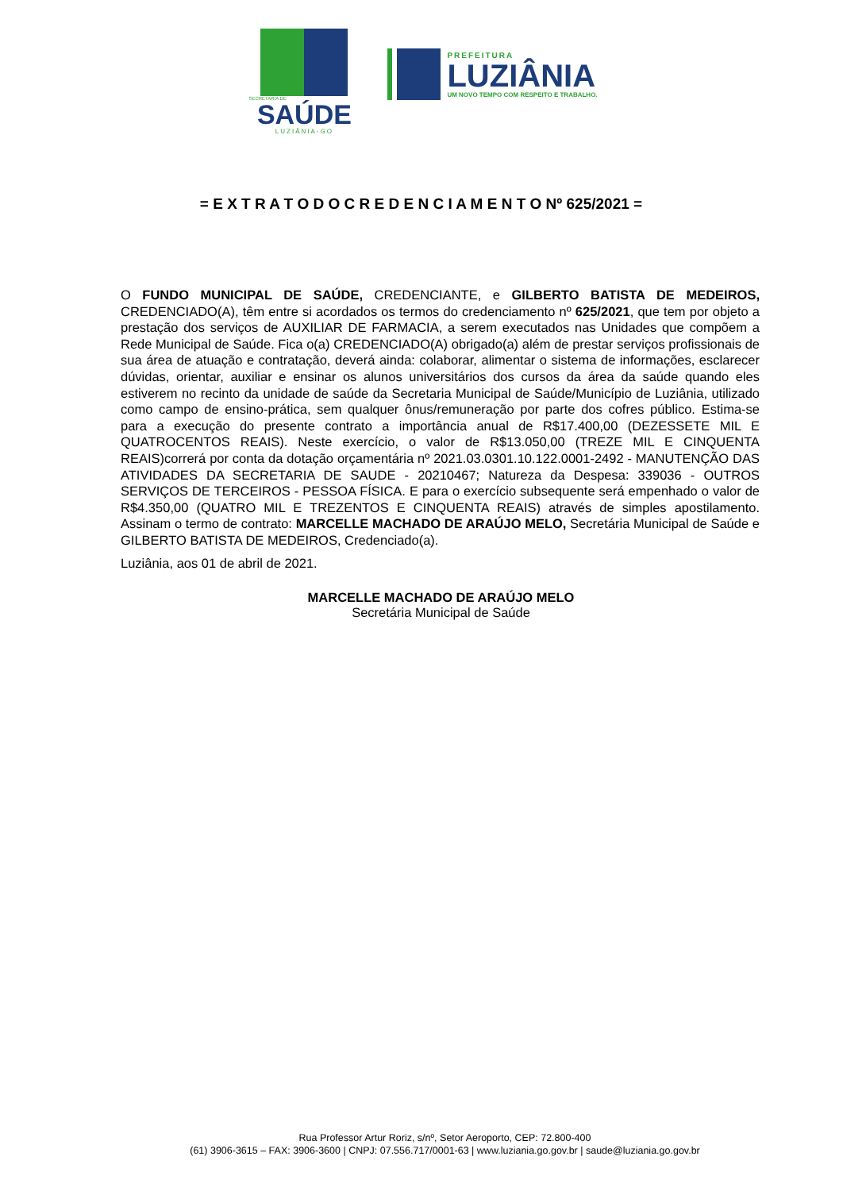SECRETARIA DE
SAÚDE
LUZIÂNIA-GO
PREFEITURA
LUZIÂNIA
UM NOVO TEMPO COM RESPEITO E TRABALHO.
= E X T R A T O D O C R E D E N C I A M E N T O Nº 625/2021 =
O FUNDO MUNICIPAL DE SAÚDE, CREDENCIANTE, e GILBERTO BATISTA DE MEDEIROS, CREDENCIADO(A), têm entre si acordados os termos do credenciamento nº 625/2021, que tem por objeto a prestação dos serviços de AUXILIAR DE FARMACIA, a serem executados nas Unidades que compõem a Rede Municipal de Saúde. Fica o(a) CREDENCIADO(A) obrigado(a) além de prestar serviços profissionais de sua área de atuação e contratação, deverá ainda: colaborar, alimentar o sistema de informações, esclarecer dúvidas, orientar, auxiliar e ensinar os alunos universitários dos cursos da área da saúde quando eles estiverem no recinto da unidade de saúde da Secretaria Municipal de Saúde/Município de Luziânia, utilizado como campo de ensino-prática, sem qualquer ônus/remuneração por parte dos cofres público. Estima-se para a execução do presente contrato a importância anual de R$17.400,00 (DEZESSETE MIL E QUATROCENTOS REAIS). Neste exercício, o valor de R$13.050,00 (TREZE MIL E CINQUENTA REAIS)correrá por conta da dotação orçamentária nº 2021.03.0301.10.122.0001-2492 - MANUTENÇÃO DAS ATIVIDADES DA SECRETARIA DE SAUDE - 20210467; Natureza da Despesa: 339036 - OUTROS SERVIÇOS DE TERCEIROS - PESSOA FÍSICA. E para o exercício subsequente será empenhado o valor de R$4.350,00 (QUATRO MIL E TREZENTOS E CINQUENTA REAIS) através de simples apostilamento. Assinam o termo de contrato: MARCELLE MACHADO DE ARAÚJO MELO, Secretária Municipal de Saúde e GILBERTO BATISTA DE MEDEIROS, Credenciado(a).
Luziânia, aos 01 de abril de 2021.
MARCELLE MACHADO DE ARAÚJO MELO
Secretária Municipal de Saúde
Rua Professor Artur Roriz, s/nº, Setor Aeroporto, CEP: 72.800-400
(61) 3906-3615 – FAX: 3906-3600 | CNPJ: 07.556.717/0001-63 | www.luziania.go.gov.br | saude@luziania.go.gov.br